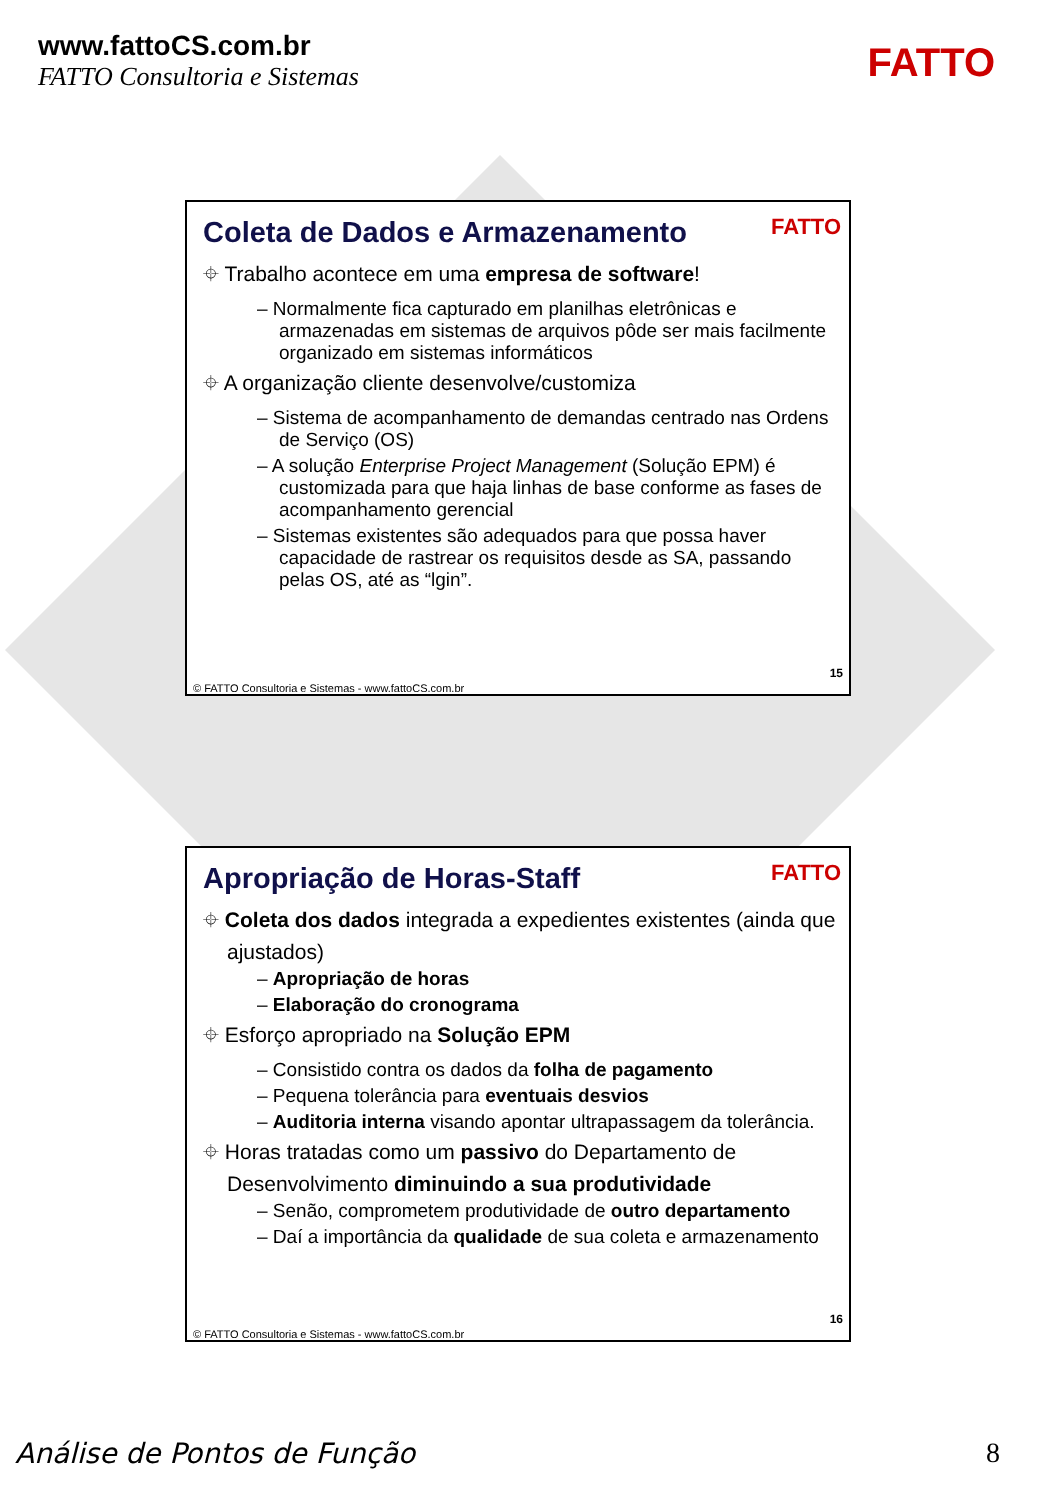www.fattoCS.com.br
FATTO Consultoria e Sistemas
FATTO
Coleta de Dados e Armazenamento
FATTO
⌖ Trabalho acontece em uma empresa de software!
– Normalmente fica capturado em planilhas eletrônicas e armazenadas em sistemas de arquivos pôde ser mais facilmente organizado em sistemas informáticos
⌖ A organização cliente desenvolve/customiza
– Sistema de acompanhamento de demandas centrado nas Ordens de Serviço (OS)
– A solução Enterprise Project Management (Solução EPM) é customizada para que haja linhas de base conforme as fases de acompanhamento gerencial
– Sistemas existentes são adequados para que possa haver capacidade de rastrear os requisitos desde as SA, passando pelas OS, até as “lgin”.
15
© FATTO Consultoria e Sistemas - www.fattoCS.com.br
Apropriação de Horas-Staff
FATTO
⌖ Coleta dos dados integrada a expedientes existentes (ainda que ajustados)
– Apropriação de horas
– Elaboração do cronograma
⌖ Esforço apropriado na Solução EPM
– Consistido contra os dados da folha de pagamento
– Pequena tolerância para eventuais desvios
– Auditoria interna visando apontar ultrapassagem da tolerância.
⌖ Horas tratadas como um passivo do Departamento de Desenvolvimento diminuindo a sua produtividade
– Senão, comprometem produtividade de outro departamento
– Daí a importância da qualidade de sua coleta e armazenamento
16
© FATTO Consultoria e Sistemas - www.fattoCS.com.br
Análise de Pontos de Função 8